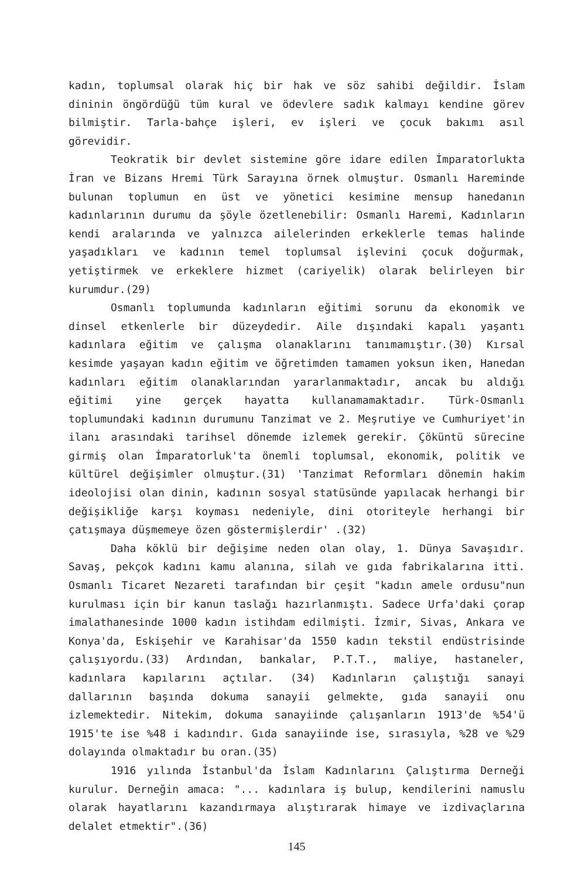kadın, toplumsal olarak hiç bir hak ve söz sahibi değildir. İslam dininin öngördüğü tüm kural ve ödevlere sadık kalmayı kendine görev bilmiştir. Tarla-bahçe işleri, ev işleri ve çocuk bakımı asıl görevidir.
Teokratik bir devlet sistemine göre idare edilen İmparatorlukta İran ve Bizans Hremi Türk Sarayına örnek olmuştur. Osmanlı Hareminde bulunan toplumun en üst ve yönetici kesimine mensup hanedanın kadınlarının durumu da şöyle özetlenebilir: Osmanlı Haremi, Kadınların kendi aralarında ve yalnızca ailelerinden erkeklerle temas halinde yaşadıkları ve kadının temel toplumsal işlevini çocuk doğurmak, yetiştirmek ve erkeklere hizmet (cariyelik) olarak belirleyen bir kurumdur.(29)
Osmanlı toplumunda kadınların eğitimi sorunu da ekonomik ve dinsel etkenlerle bir düzeydedir. Aile dışındaki kapalı yaşantı kadınlara eğitim ve çalışma olanaklarını tanımamıştır.(30) Kırsal kesimde yaşayan kadın eğitim ve öğretimden tamamen yoksun iken, Hanedan kadınları eğitim olanaklarından yararlanmaktadır, ancak bu aldığı eğitimi yine gerçek hayatta kullanamamaktadır. Türk-Osmanlı toplumundaki kadının durumunu Tanzimat ve 2. Meşrutiye ve Cumhuriyet'in ilanı arasındaki tarihsel dönemde izlemek gerekir. Çöküntü sürecine girmiş olan İmparatorluk'ta önemli toplumsal, ekonomik, politik ve kültürel değişimler olmuştur.(31) 'Tanzimat Reformları dönemin hakim ideolojisi olan dinin, kadının sosyal statüsünde yapılacak herhangi bir değişikliğe karşı koyması nedeniyle, dini otoriteyle herhangi bir çatışmaya düşmemeye özen göstermişlerdir' .(32)
Daha köklü bir değişime neden olan olay, 1. Dünya Savaşıdır. Savaş, pekçok kadını kamu alanına, silah ve gıda fabrikalarına itti. Osmanlı Ticaret Nezareti tarafından bir çeşit "kadın amele ordusu"nun kurulması için bir kanun taslağı hazırlanmıştı. Sadece Urfa'daki çorap imalathanesinde 1000 kadın istihdam edilmişti. İzmir, Sivas, Ankara ve Konya'da, Eskişehir ve Karahisar'da 1550 kadın tekstil endüstrisinde çalışıyordu.(33) Ardından, bankalar, P.T.T., maliye, hastaneler, kadınlara kapılarını açtılar. (34) Kadınların çalıştığı sanayi dallarının başında dokuma sanayii gelmekte, gıda sanayii onu izlemektedir. Nitekim, dokuma sanayiinde çalışanların 1913'de %54'ü 1915'te ise %48 i kadındır. Gıda sanayiinde ise, sırasıyla, %28 ve %29 dolayında olmaktadır bu oran.(35)
1916 yılında İstanbul'da İslam Kadınlarını Çalıştırma Derneği kurulur. Derneğin amaca: "... kadınlara iş bulup, kendilerini namuslu olarak hayatlarını kazandırmaya alıştırarak himaye ve izdivaçlarına delalet etmektir".(36)
145